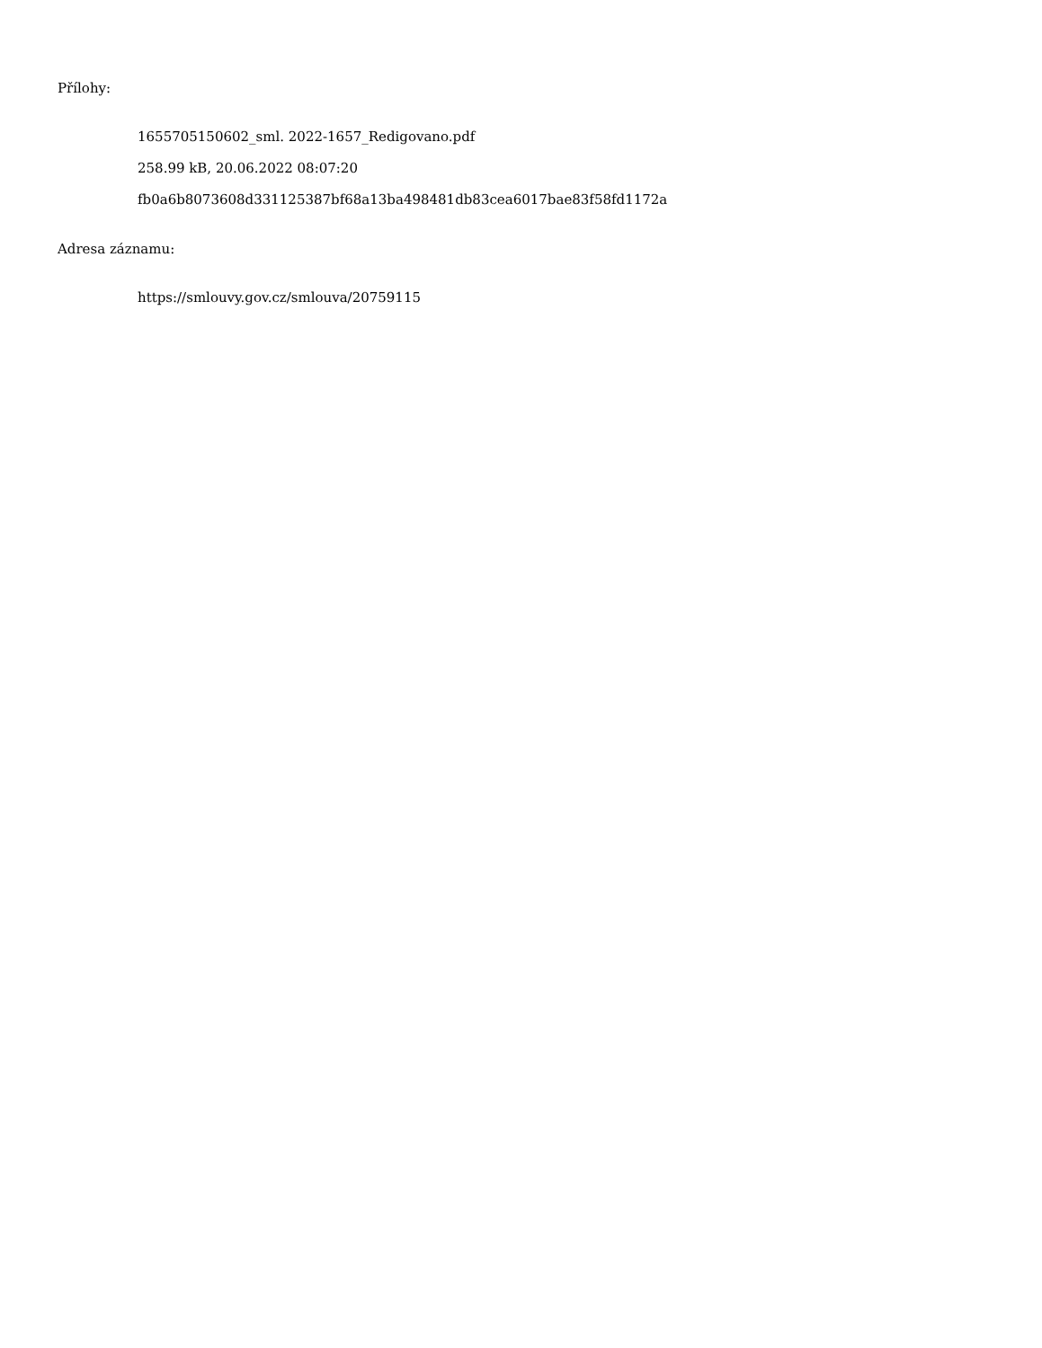Přílohy:
1655705150602_sml. 2022-1657_Redigovano.pdf
258.99 kB, 20.06.2022 08:07:20
fb0a6b8073608d331125387bf68a13ba498481db83cea6017bae83f58fd1172a
Adresa záznamu:
https://smlouvy.gov.cz/smlouva/20759115